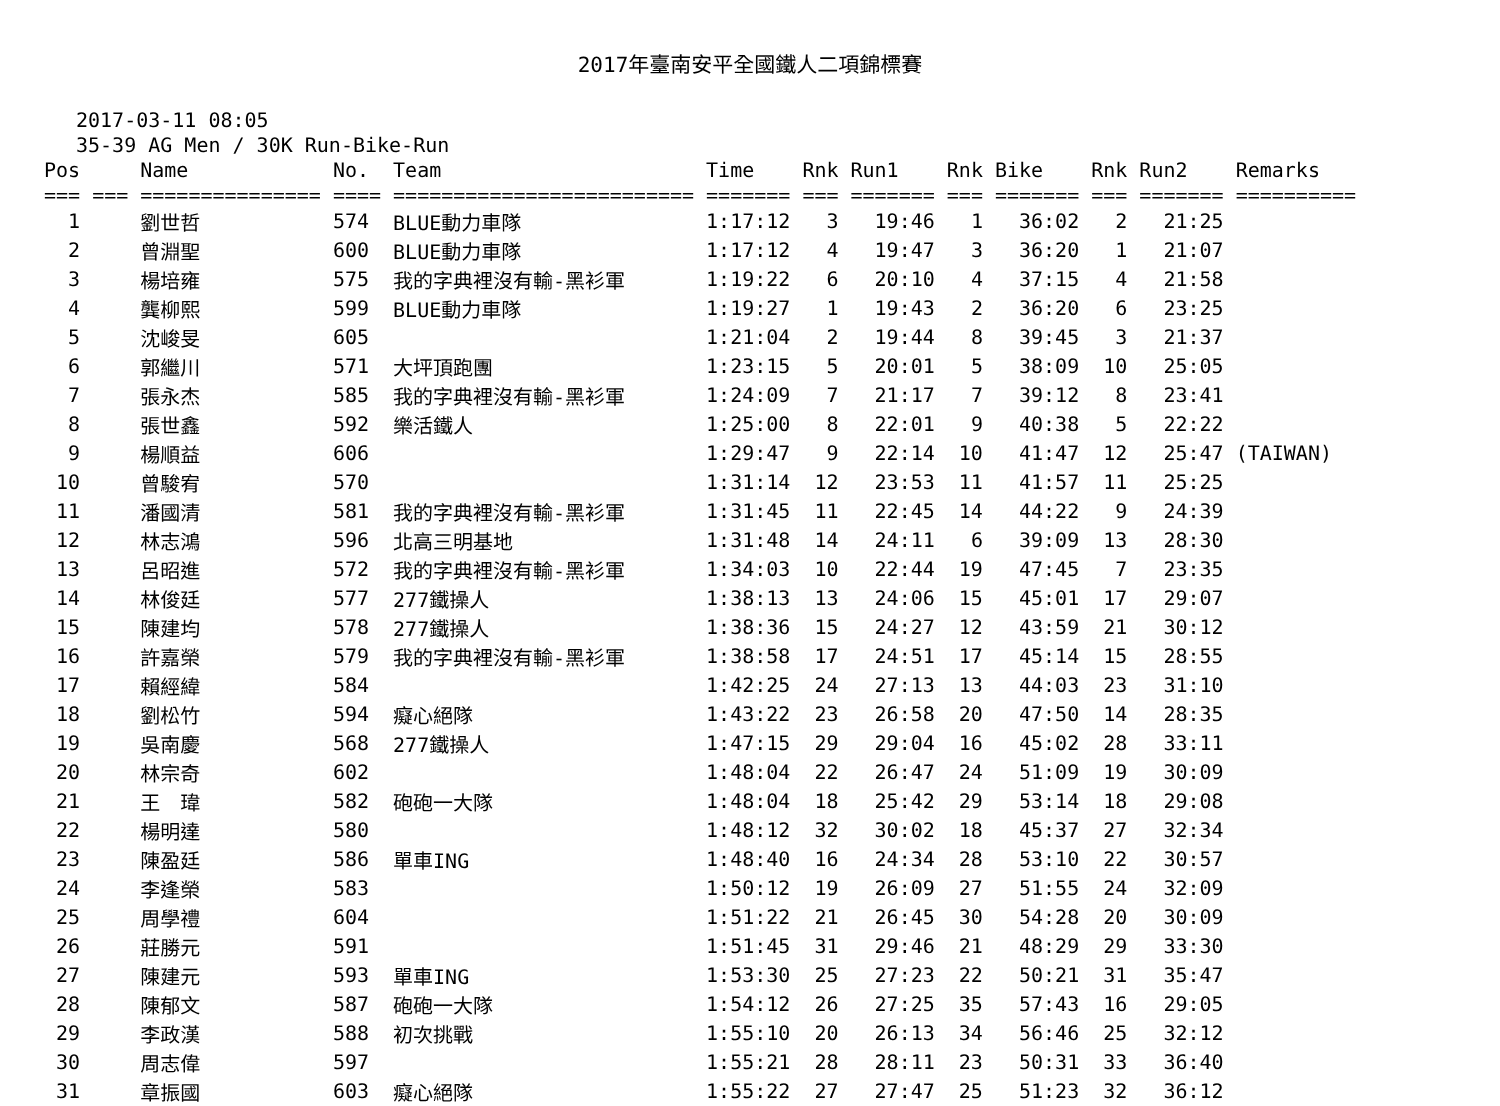2017年臺南安平全國鐵人二項錦標賽
2017-03-11 08:05
35-39 AG Men / 30K Run-Bike-Run
| Pos | | Name | No. | Team | Time | Rnk | Run1 | Rnk | Bike | Rnk | Run2 | Remarks |
| --- | --- | --- | --- | --- | --- | --- | --- | --- | --- | --- | --- | --- |
| === | === | =============== | ==== | ========================= | ======= | === | ======= | === | ======= | === | ======= | ========== |
| 1 | | 劉世哲 | 574 | BLUE動力車隊 | 1:17:12 | 3 | 19:46 | 1 | 36:02 | 2 | 21:25 | |
| 2 | | 曾淵聖 | 600 | BLUE動力車隊 | 1:17:12 | 4 | 19:47 | 3 | 36:20 | 1 | 21:07 | |
| 3 | | 楊培雍 | 575 | 我的字典裡沒有輸-黑衫軍 | 1:19:22 | 6 | 20:10 | 4 | 37:15 | 4 | 21:58 | |
| 4 | | 龔柳熙 | 599 | BLUE動力車隊 | 1:19:27 | 1 | 19:43 | 2 | 36:20 | 6 | 23:25 | |
| 5 | | 沈峻旻 | 605 | | 1:21:04 | 2 | 19:44 | 8 | 39:45 | 3 | 21:37 | |
| 6 | | 郭繼川 | 571 | 大坪頂跑團 | 1:23:15 | 5 | 20:01 | 5 | 38:09 | 10 | 25:05 | |
| 7 | | 張永杰 | 585 | 我的字典裡沒有輸-黑衫軍 | 1:24:09 | 7 | 21:17 | 7 | 39:12 | 8 | 23:41 | |
| 8 | | 張世鑫 | 592 | 樂活鐵人 | 1:25:00 | 8 | 22:01 | 9 | 40:38 | 5 | 22:22 | |
| 9 | | 楊順益 | 606 | | 1:29:47 | 9 | 22:14 | 10 | 41:47 | 12 | 25:47 | (TAIWAN) |
| 10 | | 曾駿宥 | 570 | | 1:31:14 | 12 | 23:53 | 11 | 41:57 | 11 | 25:25 | |
| 11 | | 潘國清 | 581 | 我的字典裡沒有輸-黑衫軍 | 1:31:45 | 11 | 22:45 | 14 | 44:22 | 9 | 24:39 | |
| 12 | | 林志鴻 | 596 | 北高三明基地 | 1:31:48 | 14 | 24:11 | 6 | 39:09 | 13 | 28:30 | |
| 13 | | 呂昭進 | 572 | 我的字典裡沒有輸-黑衫軍 | 1:34:03 | 10 | 22:44 | 19 | 47:45 | 7 | 23:35 | |
| 14 | | 林俊廷 | 577 | 277鐵操人 | 1:38:13 | 13 | 24:06 | 15 | 45:01 | 17 | 29:07 | |
| 15 | | 陳建均 | 578 | 277鐵操人 | 1:38:36 | 15 | 24:27 | 12 | 43:59 | 21 | 30:12 | |
| 16 | | 許嘉榮 | 579 | 我的字典裡沒有輸-黑衫軍 | 1:38:58 | 17 | 24:51 | 17 | 45:14 | 15 | 28:55 | |
| 17 | | 賴經緯 | 584 | | 1:42:25 | 24 | 27:13 | 13 | 44:03 | 23 | 31:10 | |
| 18 | | 劉松竹 | 594 | 癡心絕隊 | 1:43:22 | 23 | 26:58 | 20 | 47:50 | 14 | 28:35 | |
| 19 | | 吳南慶 | 568 | 277鐵操人 | 1:47:15 | 29 | 29:04 | 16 | 45:02 | 28 | 33:11 | |
| 20 | | 林宗奇 | 602 | | 1:48:04 | 22 | 26:47 | 24 | 51:09 | 19 | 30:09 | |
| 21 | | 王 瑋 | 582 | 砲砲一大隊 | 1:48:04 | 18 | 25:42 | 29 | 53:14 | 18 | 29:08 | |
| 22 | | 楊明達 | 580 | | 1:48:12 | 32 | 30:02 | 18 | 45:37 | 27 | 32:34 | |
| 23 | | 陳盈廷 | 586 | 單車ING | 1:48:40 | 16 | 24:34 | 28 | 53:10 | 22 | 30:57 | |
| 24 | | 李逢榮 | 583 | | 1:50:12 | 19 | 26:09 | 27 | 51:55 | 24 | 32:09 | |
| 25 | | 周學禮 | 604 | | 1:51:22 | 21 | 26:45 | 30 | 54:28 | 20 | 30:09 | |
| 26 | | 莊勝元 | 591 | | 1:51:45 | 31 | 29:46 | 21 | 48:29 | 29 | 33:30 | |
| 27 | | 陳建元 | 593 | 單車ING | 1:53:30 | 25 | 27:23 | 22 | 50:21 | 31 | 35:47 | |
| 28 | | 陳郁文 | 587 | 砲砲一大隊 | 1:54:12 | 26 | 27:25 | 35 | 57:43 | 16 | 29:05 | |
| 29 | | 李政漢 | 588 | 初次挑戰 | 1:55:10 | 20 | 26:13 | 34 | 56:46 | 25 | 32:12 | |
| 30 | | 周志偉 | 597 | | 1:55:21 | 28 | 28:11 | 23 | 50:31 | 33 | 36:40 | |
| 31 | | 章振國 | 603 | 癡心絕隊 | 1:55:22 | 27 | 27:47 | 25 | 51:23 | 32 | 36:12 | |